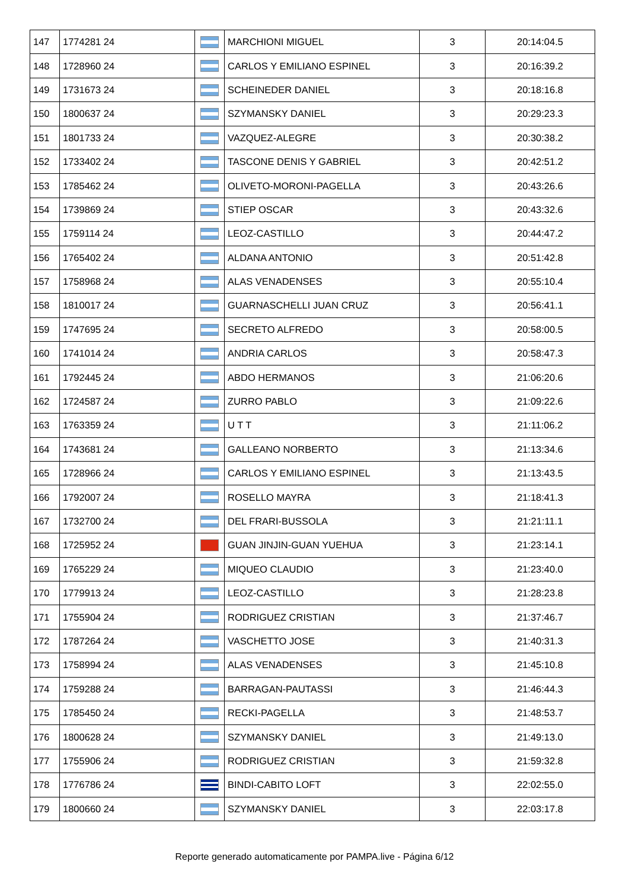| 147 | 1774281 24 | | MARCHIONI MIGUEL | 3 | 20:14:04.5 |
| 148 | 1728960 24 | | CARLOS Y EMILIANO ESPINEL | 3 | 20:16:39.2 |
| 149 | 1731673 24 | | SCHEINEDER DANIEL | 3 | 20:18:16.8 |
| 150 | 1800637 24 | | SZYMANSKY DANIEL | 3 | 20:29:23.3 |
| 151 | 1801733 24 | | VAZQUEZ-ALEGRE | 3 | 20:30:38.2 |
| 152 | 1733402 24 | | TASCONE DENIS Y GABRIEL | 3 | 20:42:51.2 |
| 153 | 1785462 24 | | OLIVETO-MORONI-PAGELLA | 3 | 20:43:26.6 |
| 154 | 1739869 24 | | STIEP OSCAR | 3 | 20:43:32.6 |
| 155 | 1759114 24 | | LEOZ-CASTILLO | 3 | 20:44:47.2 |
| 156 | 1765402 24 | | ALDANA ANTONIO | 3 | 20:51:42.8 |
| 157 | 1758968 24 | | ALAS VENADENSES | 3 | 20:55:10.4 |
| 158 | 1810017 24 | | GUARNASCHELLI JUAN CRUZ | 3 | 20:56:41.1 |
| 159 | 1747695 24 | | SECRETO ALFREDO | 3 | 20:58:00.5 |
| 160 | 1741014 24 | | ANDRIA CARLOS | 3 | 20:58:47.3 |
| 161 | 1792445 24 | | ABDO HERMANOS | 3 | 21:06:20.6 |
| 162 | 1724587 24 | | ZURRO PABLO | 3 | 21:09:22.6 |
| 163 | 1763359 24 | | U T T | 3 | 21:11:06.2 |
| 164 | 1743681 24 | | GALLEANO NORBERTO | 3 | 21:13:34.6 |
| 165 | 1728966 24 | | CARLOS Y EMILIANO ESPINEL | 3 | 21:13:43.5 |
| 166 | 1792007 24 | | ROSELLO MAYRA | 3 | 21:18:41.3 |
| 167 | 1732700 24 | | DEL FRARI-BUSSOLA | 3 | 21:21:11.1 |
| 168 | 1725952 24 | | GUAN JINJIN-GUAN YUEHUA | 3 | 21:23:14.1 |
| 169 | 1765229 24 | | MIQUEO CLAUDIO | 3 | 21:23:40.0 |
| 170 | 1779913 24 | | LEOZ-CASTILLO | 3 | 21:28:23.8 |
| 171 | 1755904 24 | | RODRIGUEZ CRISTIAN | 3 | 21:37:46.7 |
| 172 | 1787264 24 | | VASCHETTO JOSE | 3 | 21:40:31.3 |
| 173 | 1758994 24 | | ALAS VENADENSES | 3 | 21:45:10.8 |
| 174 | 1759288 24 | | BARRAGAN-PAUTASSI | 3 | 21:46:44.3 |
| 175 | 1785450 24 | | RECKI-PAGELLA | 3 | 21:48:53.7 |
| 176 | 1800628 24 | | SZYMANSKY DANIEL | 3 | 21:49:13.0 |
| 177 | 1755906 24 | | RODRIGUEZ CRISTIAN | 3 | 21:59:32.8 |
| 178 | 1776786 24 | | BINDI-CABITO LOFT | 3 | 22:02:55.0 |
| 179 | 1800660 24 | | SZYMANSKY DANIEL | 3 | 22:03:17.8 |
Reporte generado automaticamente por PAMPA.live - Página 6/12